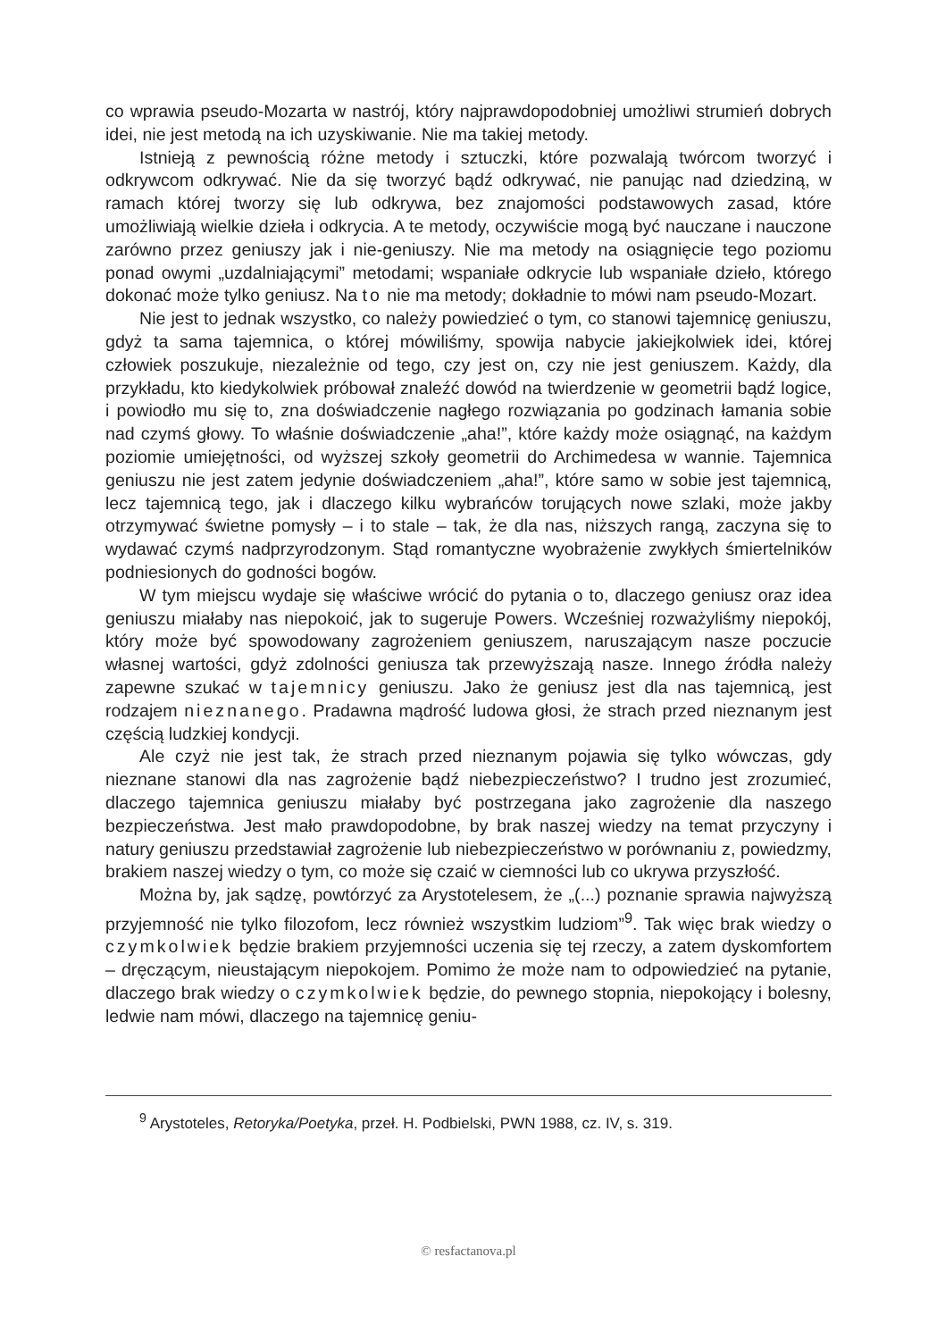co wprawia pseudo-Mozarta w nastrój, który najprawdopodobniej umożliwi strumień dobrych idei, nie jest metodą na ich uzyskiwanie. Nie ma takiej metody.
Istnieją z pewnością różne metody i sztuczki, które pozwalają twórcom tworzyć i odkrywcom odkrywać. Nie da się tworzyć bądź odkrywać, nie panując nad dziedziną, w ramach której tworzy się lub odkrywa, bez znajomości podstawowych zasad, które umożliwiają wielkie dzieła i odkrycia. A te metody, oczywiście mogą być nauczane i nauczone zarówno przez geniuszy jak i nie-geniuszy. Nie ma metody na osiągnięcie tego poziomu ponad owymi „uzdalniającymi” metodami; wspaniałe odkrycie lub wspaniałe dzieło, którego dokonać może tylko geniusz. Na to nie ma metody; dokładnie to mówi nam pseudo-Mozart.
Nie jest to jednak wszystko, co należy powiedzieć o tym, co stanowi tajemnicę geniuszu, gdyż ta sama tajemnica, o której mówiliśmy, spowija nabycie jakiejkolwiek idei, której człowiek poszukuje, niezależnie od tego, czy jest on, czy nie jest geniuszem. Każdy, dla przykładu, kto kiedykolwiek próbował znaleźć dowód na twierdzenie w geometrii bądź logice, i powiodło mu się to, zna doświadczenie nagłego rozwiązania po godzinach łamania sobie nad czymś głowy. To właśnie doświadczenie „aha!”, które każdy może osiągnąć, na każdym poziomie umiejętności, od wyższej szkoły geometrii do Archimedesa w wannie. Tajemnica geniuszu nie jest zatem jedynie doświadczeniem „aha!”, które samo w sobie jest tajemnicą, lecz tajemnicą tego, jak i dlaczego kilku wybrańców torujących nowe szlaki, może jakby otrzymywać świetne pomysły – i to stale – tak, że dla nas, niższych rangą, zaczyna się to wydawać czymś nadprzyrodzonym. Stąd romantyczne wyobrażenie zwykłych śmiertelników podniesionych do godności bogów.
W tym miejscu wydaje się właściwe wrócić do pytania o to, dlaczego geniusz oraz idea geniuszu miałaby nas niepokoić, jak to sugeruje Powers. Wcześniej rozważyliśmy niepokój, który może być spowodowany zagrożeniem geniuszem, naruszającym nasze poczucie własnej wartości, gdyż zdolności geniusza tak przewyższają nasze. Innego źródła należy zapewne szukać w tajemnicy geniuszu. Jako że geniusz jest dla nas tajemnicą, jest rodzajem nieznanego. Pradawna mądrość ludowa głosi, że strach przed nieznanym jest częścią ludzkiej kondycji.
Ale czyż nie jest tak, że strach przed nieznanym pojawia się tylko wówczas, gdy nieznane stanowi dla nas zagrożenie bądź niebezpieczeństwo? I trudno jest zrozumieć, dlaczego tajemnica geniuszu miałaby być postrzegana jako zagrożenie dla naszego bezpieczeństwa. Jest mało prawdopodobne, by brak naszej wiedzy na temat przyczyny i natury geniuszu przedstawiał zagrożenie lub niebezpieczeństwo w porównaniu z, powiedzmy, brakiem naszej wiedzy o tym, co może się czaić w ciemności lub co ukrywa przyszłość.
Można by, jak sądzę, powtórzyć za Arystotelesem, że „(...) poznanie sprawia najwyższą przyjemność nie tylko filozofom, lecz również wszystkim ludziom”<sup>9</sup>. Tak więc brak wiedzy o czymkolwiek będzie brakiem przyjemności uczenia się tej rzeczy, a zatem dyskomfortem – dręczącym, nieustającym niepokojem. Pomimo że może nam to odpowiedzieć na pytanie, dlaczego brak wiedzy o czymkolwiek będzie, do pewnego stopnia, niepokojący i bolesny, ledwie nam mówi, dlaczego na tajemnicę geniu-
<sup>9</sup> Arystoteles, Retoryka/Poetyka, przeł. H. Podbielski, PWN 1988, cz. IV, s. 319.
© resfactanova.pl